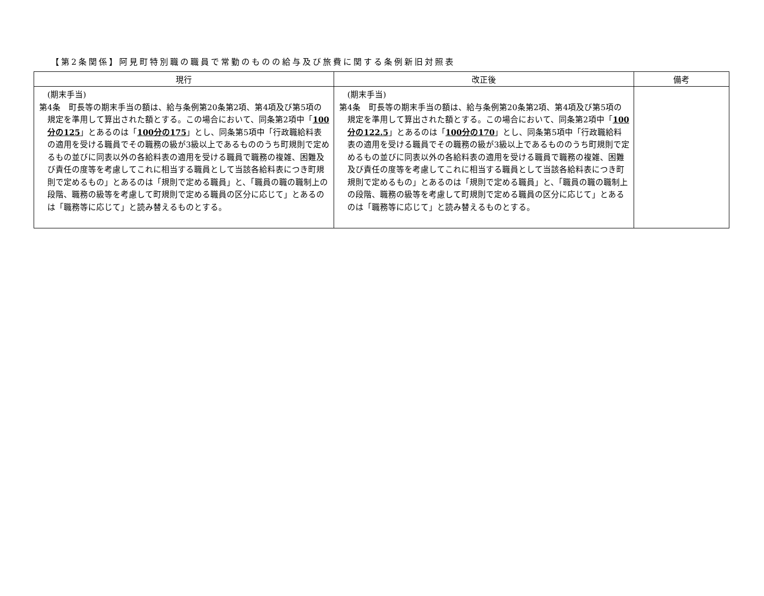【第2条関係】阿見町特別職の職員で常勤のものの給与及び旅費に関する条例新旧対照表
| 現行 | 改正後 | 備考 |
| --- | --- | --- |
| (期末手当) 第4条 町長等の期末手当の額は、給与条例第20条第2項、第4項及び第5項の規定を準用して算出された額とする。この場合において、同条第2項中「 100分の125 」とあるのは「 100分の175 」とし、同条第5項中「行政職給料表の適用を受ける職員でその職務の級が3級以上であるもののうち町規則で定めるもの並びに同表以外の各給料表の適用を受ける職員で職務の複雑、困難及び責任の度等を考慮してこれに相当する職員として当該各給料表につき町規則で定めるもの」とあるのは「規則で定める職員」と、「職員の職の職制上の段階、職務の級等を考慮して町規則で定める職員の区分に応じて」とあるのは「職務等に応じて」と読み替えるものとする。 | (期末手当) 第4条 町長等の期末手当の額は、給与条例第20条第2項、第4項及び第5項の規定を準用して算出された額とする。この場合において、同条第2項中「 100分の122.5 」とあるのは「 100分の170 」とし、同条第5項中「行政職給料表の適用を受ける職員でその職務の級が3級以上であるもののうち町規則で定めるもの並びに同表以外の各給料表の適用を受ける職員で職務の複雑、困難及び責任の度等を考慮してこれに相当する職員として当該各給料表につき町規則で定めるもの」とあるのは「規則で定める職員」と、「職員の職の職制上の段階、職務の級等を考慮して町規則で定める職員の区分に応じて」とあるのは「職務等に応じて」と読み替えるものとする。 | |